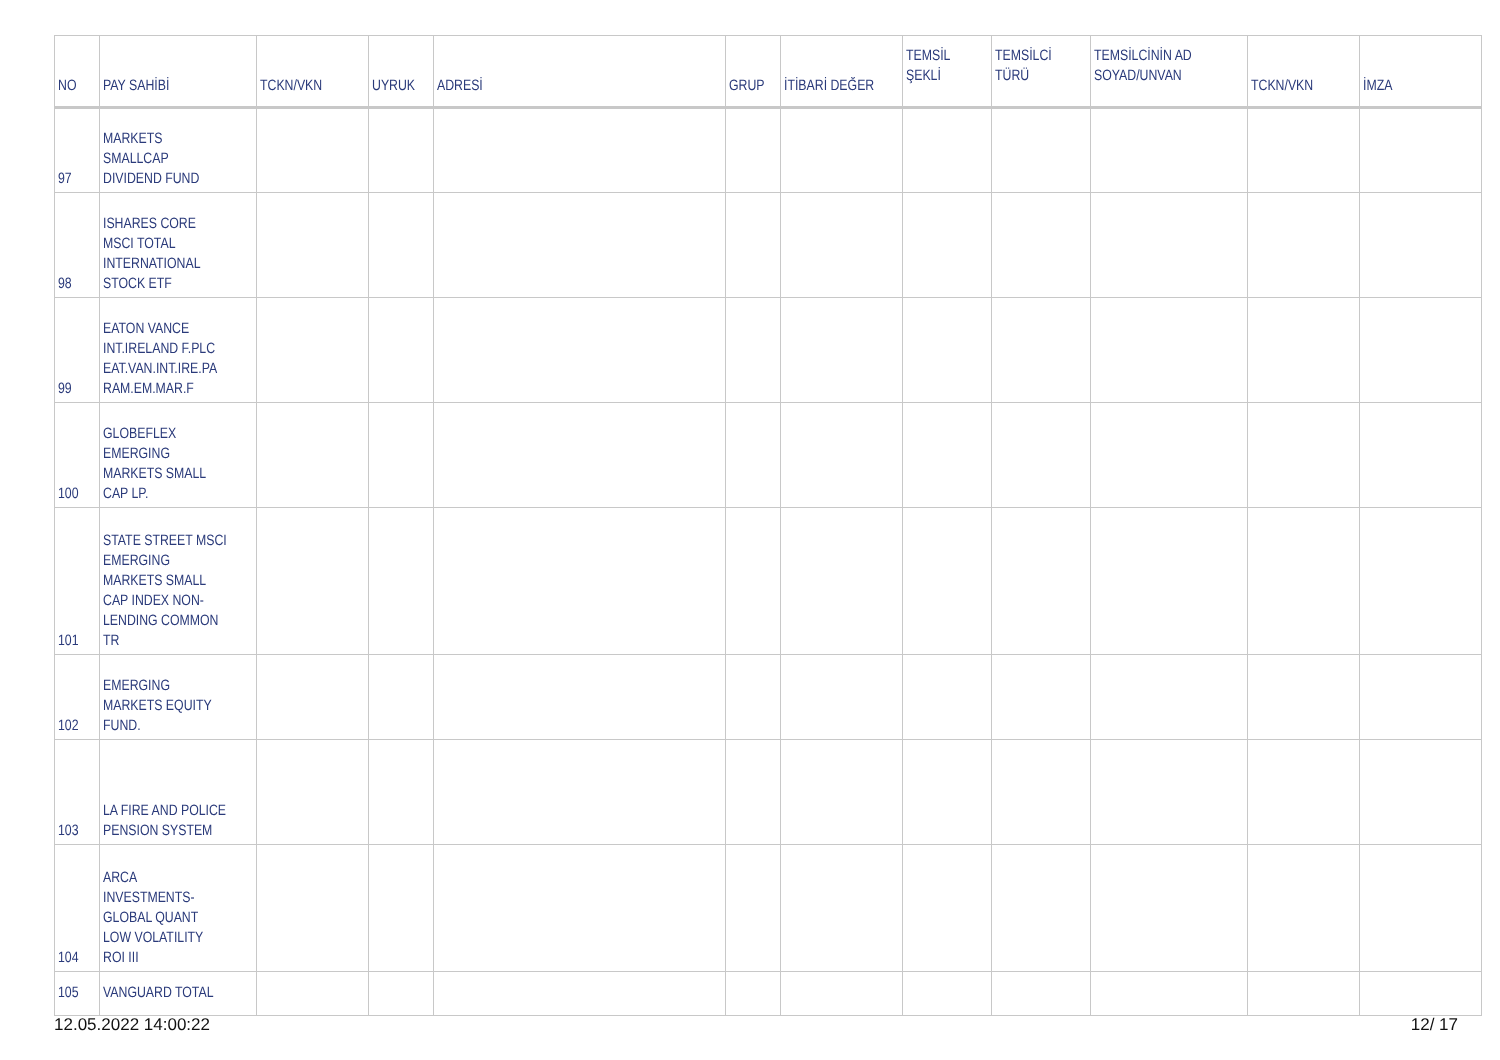| NO | PAY SAHİBİ | TCKN/VKN | UYRUK | ADRESİ | GRUP | İTİBARİ DEĞER | TEMSİL ŞEKLİ | TEMSİLCİ TÜRÜ | TEMSİLCİNİN AD SOYAD/UNVAN | TCKN/VKN | İMZA |
| --- | --- | --- | --- | --- | --- | --- | --- | --- | --- | --- | --- |
| 97 | MARKETS SMALLCAP DIVIDEND FUND | | | | | | | | | | |
| 98 | ISHARES CORE MSCI TOTAL INTERNATIONAL STOCK ETF | | | | | | | | | | |
| 99 | EATON VANCE INT.IRELAND F.PLC EAT.VAN.INT.IRE.PA RAM.EM.MAR.F | | | | | | | | | | |
| 100 | GLOBEFLEX EMERGING MARKETS SMALL CAP LP. | | | | | | | | | | |
| 101 | STATE STREET MSCI EMERGING MARKETS SMALL CAP INDEX NON- LENDING COMMON TR | | | | | | | | | | |
| 102 | EMERGING MARKETS EQUITY FUND. | | | | | | | | | | |
| 103 | LA FIRE AND POLICE PENSION SYSTEM | | | | | | | | | | |
| 104 | ARCA INVESTMENTS- GLOBAL QUANT LOW VOLATILITY ROI III | | | | | | | | | | |
| 105 | VANGUARD TOTAL | | | | | | | | | | |
12.05.2022 14:00:22 12/ 17